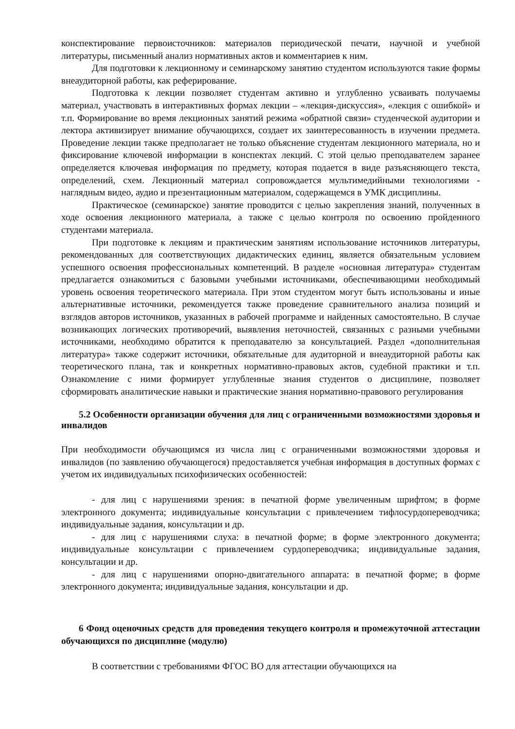конспектирование первоисточников: материалов периодической печати, научной и учебной литературы, письменный анализ нормативных актов и комментариев к ним.
Для подготовки к лекционному и семинарскому занятию студентом используются такие формы внеаудиторной работы, как реферирование.
Подготовка к лекции позволяет студентам активно и углубленно усваивать получаемы материал, участвовать в интерактивных формах лекции – «лекция-дискуссия», «лекция с ошибкой» и т.п. Формирование во время лекционных занятий режима «обратной связи» студенческой аудитории и лектора активизирует внимание обучающихся, создает их заинтересованность в изучении предмета. Проведение лекции также предполагает не только объяснение студентам лекционного материала, но и фиксирование ключевой информации в конспектах лекций. С этой целью преподавателем заранее определяется ключевая информация по предмету, которая подается в виде разъясняющего текста, определений, схем. Лекционный материал сопровождается мультимедийными технологиями - наглядным видео, аудио и презентационным материалом, содержащемся в УМК дисциплины.
Практическое (семинарское) занятие проводится с целью закрепления знаний, полученных в ходе освоения лекционного материала, а также с целью контроля по освоению пройденного студентами материала.
При подготовке к лекциям и практическим занятиям использование источников литературы, рекомендованных для соответствующих дидактических единиц, является обязательным условием успешного освоения профессиональных компетенций. В разделе «основная литература» студентам предлагается ознакомиться с базовыми учебными источниками, обеспечивающими необходимый уровень освоения теоретического материала. При этом студентом могут быть использованы и иные альтернативные источники, рекомендуется также проведение сравнительного анализа позиций и взглядов авторов источников, указанных в рабочей программе и найденных самостоятельно. В случае возникающих логических противоречий, выявления неточностей, связанных с разными учебными источниками, необходимо обратится к преподавателю за консультацией. Раздел «дополнительная литература» также содержит источники, обязательные для аудиторной и внеаудиторной работы как теоретического плана, так и конкретных нормативно-правовых актов, судебной практики и т.п. Ознакомление с ними формирует углубленные знания студентов о дисциплине, позволяет сформировать аналитические навыки и практические знания нормативно-правового регулирования
5.2 Особенности организации обучения для лиц с ограниченными возможностями здоровья и инвалидов
При необходимости обучающимся из числа лиц с ограниченными возможностями здоровья и инвалидов (по заявлению обучающегося) предоставляется учебная информация в доступных формах с учетом их индивидуальных психофизических особенностей:
- для лиц с нарушениями зрения: в печатной форме увеличенным шрифтом; в форме электронного документа; индивидуальные консультации с привлечением тифлосурдопереводчика; индивидуальные задания, консультации и др.
- для лиц с нарушениями слуха: в печатной форме; в форме электронного документа; индивидуальные консультации с привлечением сурдопереводчика; индивидуальные задания, консультации и др.
- для лиц с нарушениями опорно-двигательного аппарата: в печатной форме; в форме электронного документа; индивидуальные задания, консультации и др.
6 Фонд оценочных средств для проведения текущего контроля и промежуточной аттестации обучающихся по дисциплине (модулю)
В соответствии с требованиями ФГОС ВО для аттестации обучающихся на